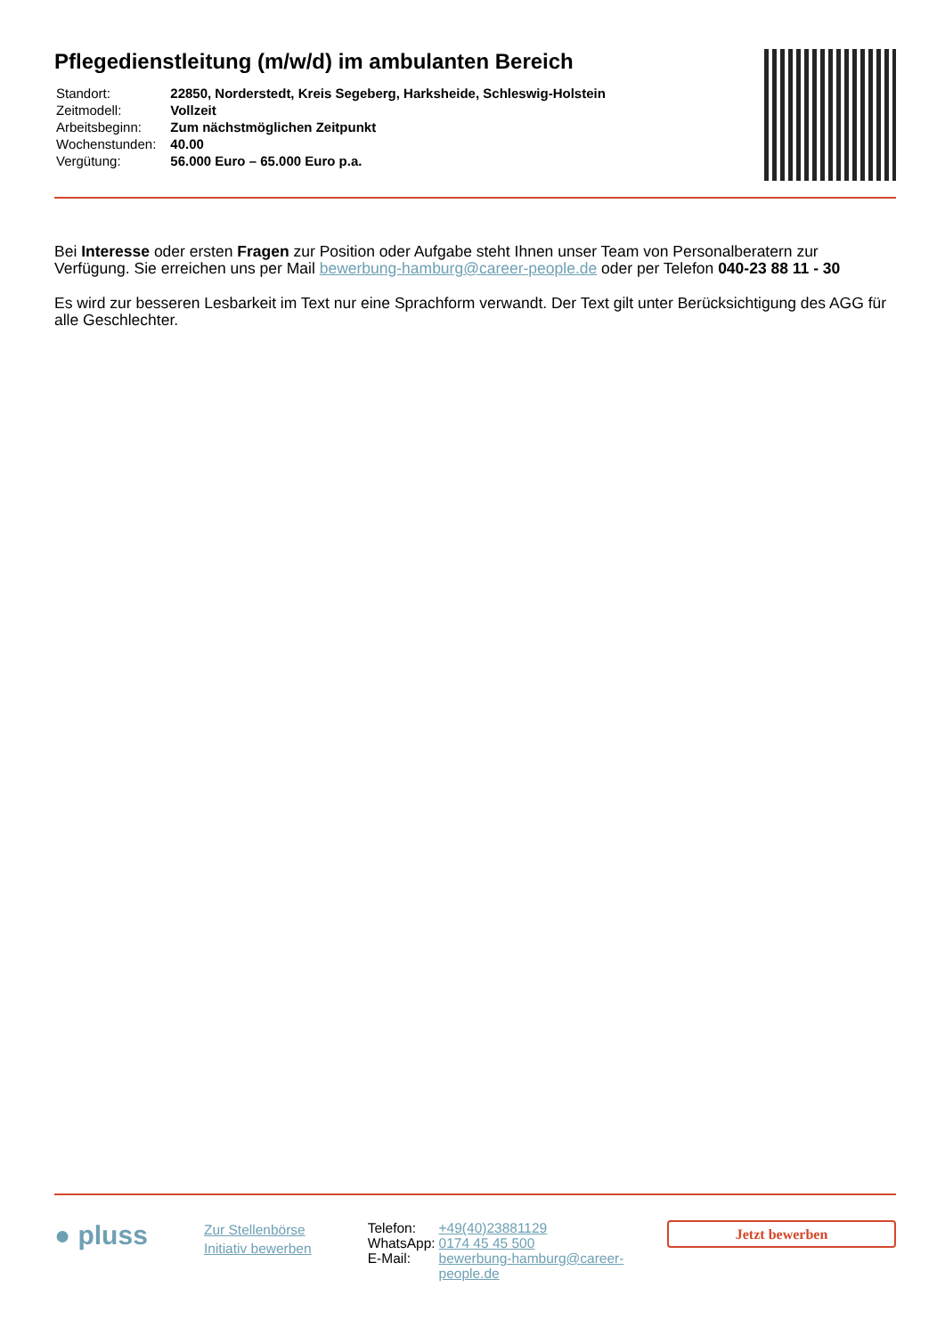Pflegedienstleitung (m/w/d) im ambulanten Bereich
| Standort: | 22850, Norderstedt, Kreis Segeberg, Harksheide, Schleswig-Holstein |
| Zeitmodell: | Vollzeit |
| Arbeitsbeginn: | Zum nächstmöglichen Zeitpunkt |
| Wochenstunden: | 40.00 |
| Vergütung: | 56.000 Euro – 65.000 Euro p.a. |
Bei Interesse oder ersten Fragen zur Position oder Aufgabe steht Ihnen unser Team von Personalberatern zur Verfügung. Sie erreichen uns per Mail bewerbung-hamburg@career-people.de oder per Telefon 040-23 88 11 - 30
Es wird zur besseren Lesbarkeit im Text nur eine Sprachform verwandt. Der Text gilt unter Berücksichtigung des AGG für alle Geschlechter.
● pluss
Zur Stellenbörse
Initiativ bewerben
| Telefon: | +49(40)23881129 |
| WhatsApp: | 0174 45 45 500 |
| E-Mail: | bewerbung-hamburg@career-people.de |
Jetzt bewerben